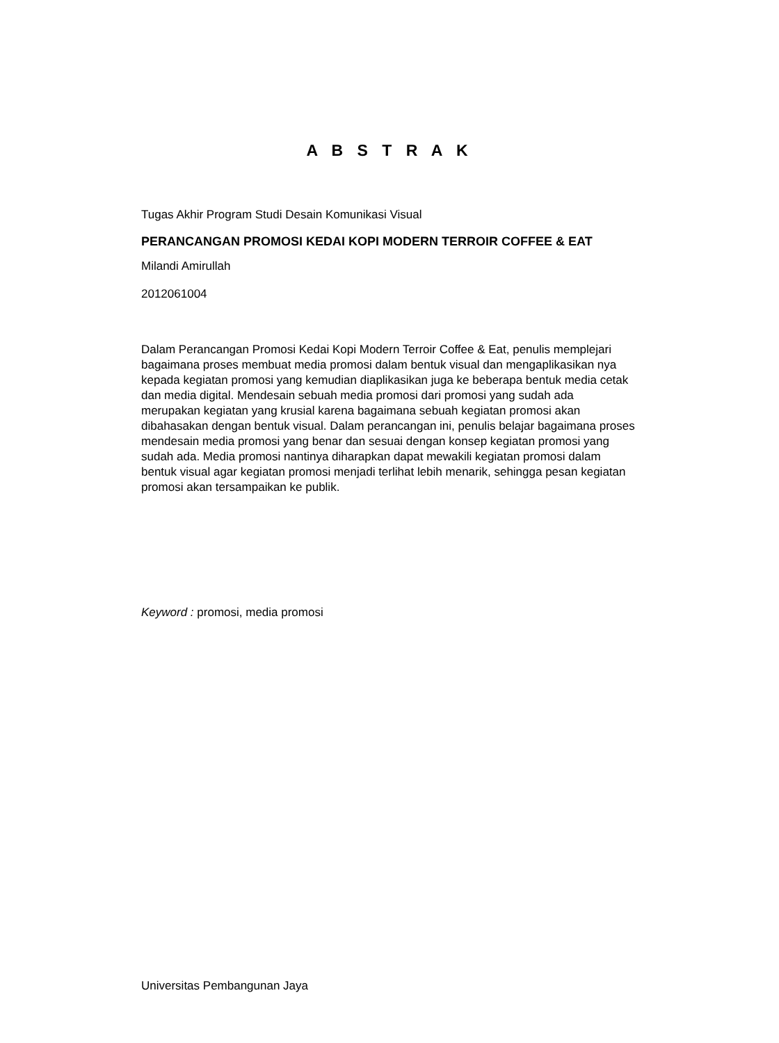A B S T R A K
Tugas Akhir Program Studi Desain Komunikasi Visual
PERANCANGAN PROMOSI KEDAI KOPI MODERN TERROIR COFFEE & EAT
Milandi Amirullah
2012061004
Dalam Perancangan Promosi Kedai Kopi Modern Terroir Coffee & Eat, penulis memplejari bagaimana proses membuat media promosi dalam bentuk visual dan mengaplikasikan nya kepada kegiatan promosi yang kemudian diaplikasikan juga ke beberapa bentuk media cetak dan media digital. Mendesain sebuah media promosi dari promosi yang sudah ada merupakan kegiatan yang krusial karena bagaimana sebuah kegiatan promosi akan dibahasakan dengan bentuk visual. Dalam perancangan ini, penulis belajar bagaimana proses mendesain media promosi yang benar dan sesuai dengan konsep kegiatan promosi yang sudah ada. Media promosi nantinya diharapkan dapat mewakili kegiatan promosi dalam bentuk visual agar kegiatan promosi menjadi terlihat lebih menarik, sehingga pesan kegiatan promosi akan tersampaikan ke publik.
Keyword : promosi, media promosi
Universitas Pembangunan Jaya